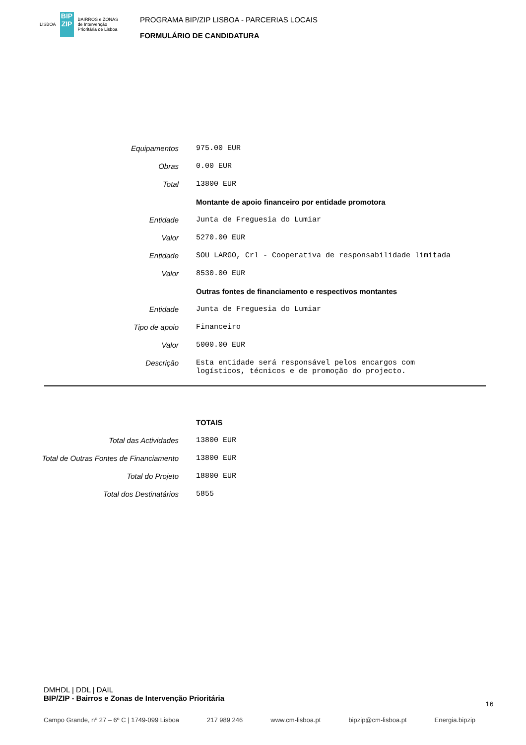LISBOA
BIP ZIP
BAIRROS e ZONAS
de Intervenção
Prioritária de Lisboa
PROGRAMA BIP/ZIP LISBOA - PARCERIAS LOCAIS
FORMULÁRIO DE CANDIDATURA
| Equipamentos | 975.00 EUR |
| Obras | 0.00 EUR |
| Total | 13800 EUR |
| | Montante de apoio financeiro por entidade promotora |
| Entidade | Junta de Freguesia do Lumiar |
| Valor | 5270.00 EUR |
| Entidade | SOU LARGO, Crl - Cooperativa de responsabilidade limitada |
| Valor | 8530.00 EUR |
| | Outras fontes de financiamento e respectivos montantes |
| Entidade | Junta de Freguesia do Lumiar |
| Tipo de apoio | Financeiro |
| Valor | 5000.00 EUR |
| Descrição | Esta entidade será responsável pelos encargos com logísticos, técnicos e de promoção do projecto. |
| | TOTAIS |
| Total das Actividades | 13800 EUR |
| Total de Outras Fontes de Financiamento | 13800 EUR |
| Total do Projeto | 18800 EUR |
| Total dos Destinatários | 5855 |
DMHDL | DDL | DAIL
BIP/ZIP - Bairros e Zonas de Intervenção Prioritária
16
Campo Grande, nº 27 – 6º C | 1749-099 Lisboa 217 989 246 www.cm-lisboa.pt bipzip@cm-lisboa.pt Energia.bipzip